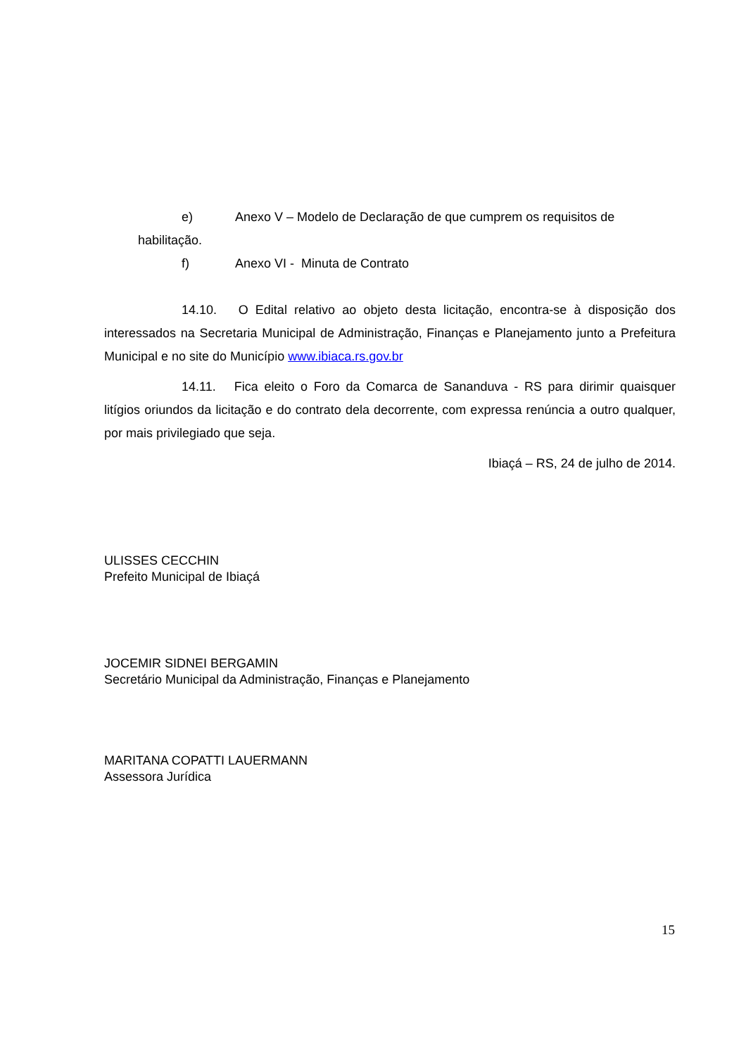e) Anexo V – Modelo de Declaração de que cumprem os requisitos de
habilitação.
f) Anexo VI - Minuta de Contrato
14.10. O Edital relativo ao objeto desta licitação, encontra-se à disposição dos interessados na Secretaria Municipal de Administração, Finanças e Planejamento junto a Prefeitura Municipal e no site do Município www.ibiaca.rs.gov.br
14.11. Fica eleito o Foro da Comarca de Sananduva - RS para dirimir quaisquer litígios oriundos da licitação e do contrato dela decorrente, com expressa renúncia a outro qualquer, por mais privilegiado que seja.
Ibiaçá – RS, 24 de julho de 2014.
ULISSES CECCHIN
Prefeito Municipal de Ibiaçá
JOCEMIR SIDNEI BERGAMIN
Secretário Municipal da Administração, Finanças e Planejamento
MARITANA COPATTI LAUERMANN
Assessora Jurídica
15